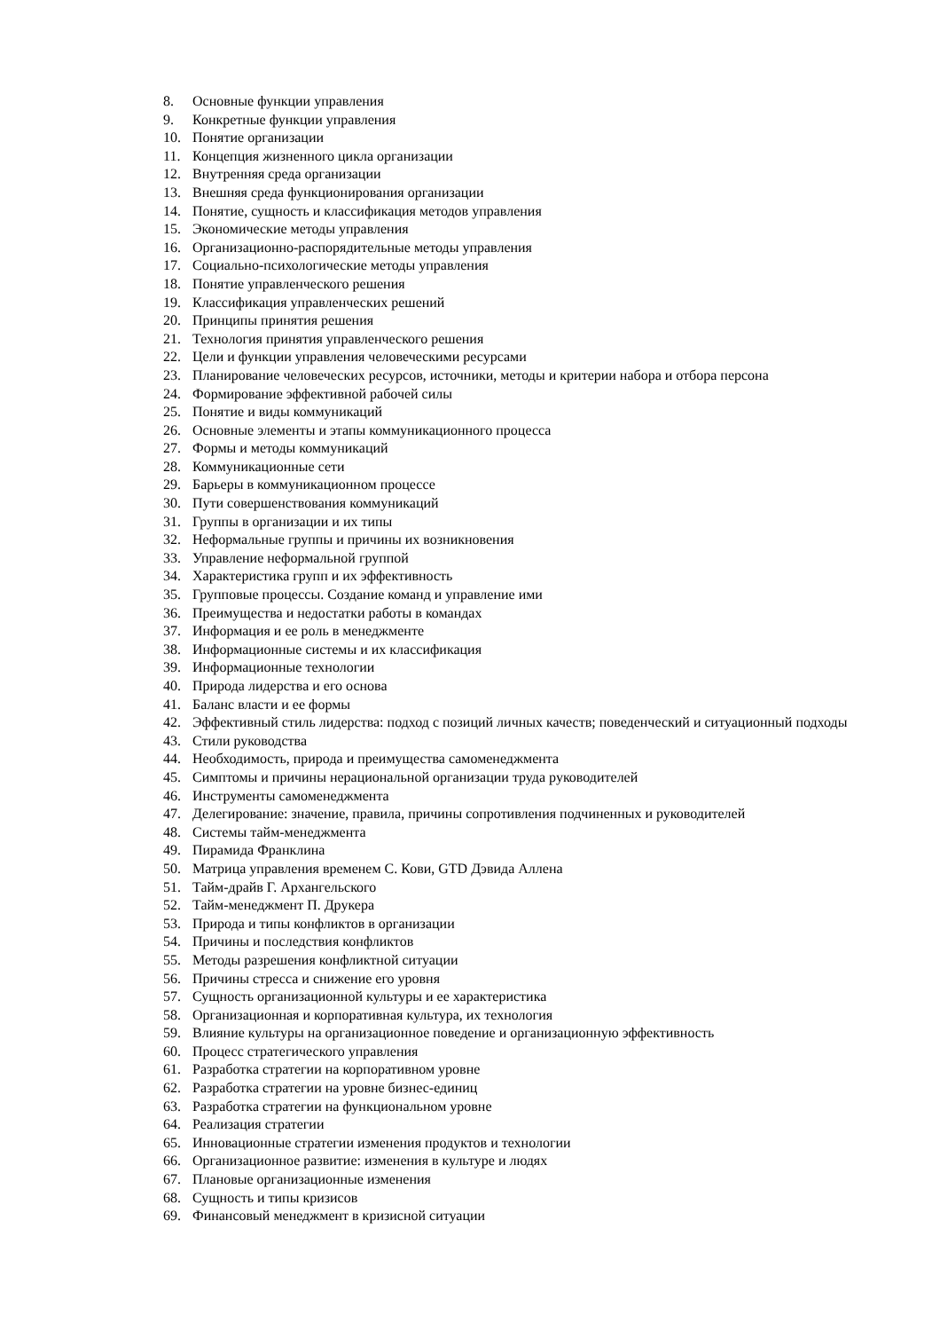8. Основные функции управления
9. Конкретные функции управления
10. Понятие организации
11. Концепция жизненного цикла организации
12. Внутренняя среда организации
13. Внешняя среда функционирования организации
14. Понятие, сущность и классификация методов управления
15. Экономические методы управления
16. Организационно-распорядительные методы управления
17. Социально-психологические методы управления
18. Понятие управленческого решения
19. Классификация управленческих решений
20. Принципы принятия решения
21. Технология принятия управленческого решения
22. Цели и функции управления человеческими ресурсами
23. Планирование человеческих ресурсов, источники, методы и критерии набора и отбора персона
24. Формирование эффективной рабочей силы
25. Понятие и виды коммуникаций
26. Основные элементы и этапы коммуникационного процесса
27. Формы и методы коммуникаций
28. Коммуникационные сети
29. Барьеры в коммуникационном процессе
30. Пути совершенствования коммуникаций
31. Группы в организации и их типы
32. Неформальные группы и причины их возникновения
33. Управление неформальной группой
34. Характеристика групп и их эффективность
35. Групповые процессы. Создание команд и управление ими
36. Преимущества и недостатки работы в командах
37. Информация и ее роль в менеджменте
38. Информационные системы и их классификация
39. Информационные технологии
40. Природа лидерства и его основа
41. Баланс власти и ее формы
42. Эффективный стиль лидерства: подход с позиций личных качеств; поведенческий и ситуационный подходы
43. Стили руководства
44. Необходимость, природа и преимущества самоменеджмента
45. Симптомы и причины нерациональной организации труда руководителей
46. Инструменты самоменеджмента
47. Делегирование: значение, правила, причины сопротивления подчиненных и руководителей
48. Системы тайм-менеджмента
49. Пирамида Франклина
50. Матрица управления временем С. Кови, GTD Дэвида Аллена
51. Тайм-драйв Г. Архангельского
52. Тайм-менеджмент П. Друкера
53. Природа и типы конфликтов в организации
54. Причины и последствия конфликтов
55. Методы разрешения конфликтной ситуации
56. Причины стресса и снижение его уровня
57. Сущность организационной культуры и ее характеристика
58. Организационная и корпоративная культура, их технология
59. Влияние культуры на организационное поведение и организационную эффективность
60. Процесс стратегического управления
61. Разработка стратегии на корпоративном уровне
62. Разработка стратегии на уровне бизнес-единиц
63. Разработка стратегии на функциональном уровне
64. Реализация стратегии
65. Инновационные стратегии изменения продуктов и технологии
66. Организационное развитие: изменения в культуре и людях
67. Плановые организационные изменения
68. Сущность и типы кризисов
69. Финансовый менеджмент в кризисной ситуации